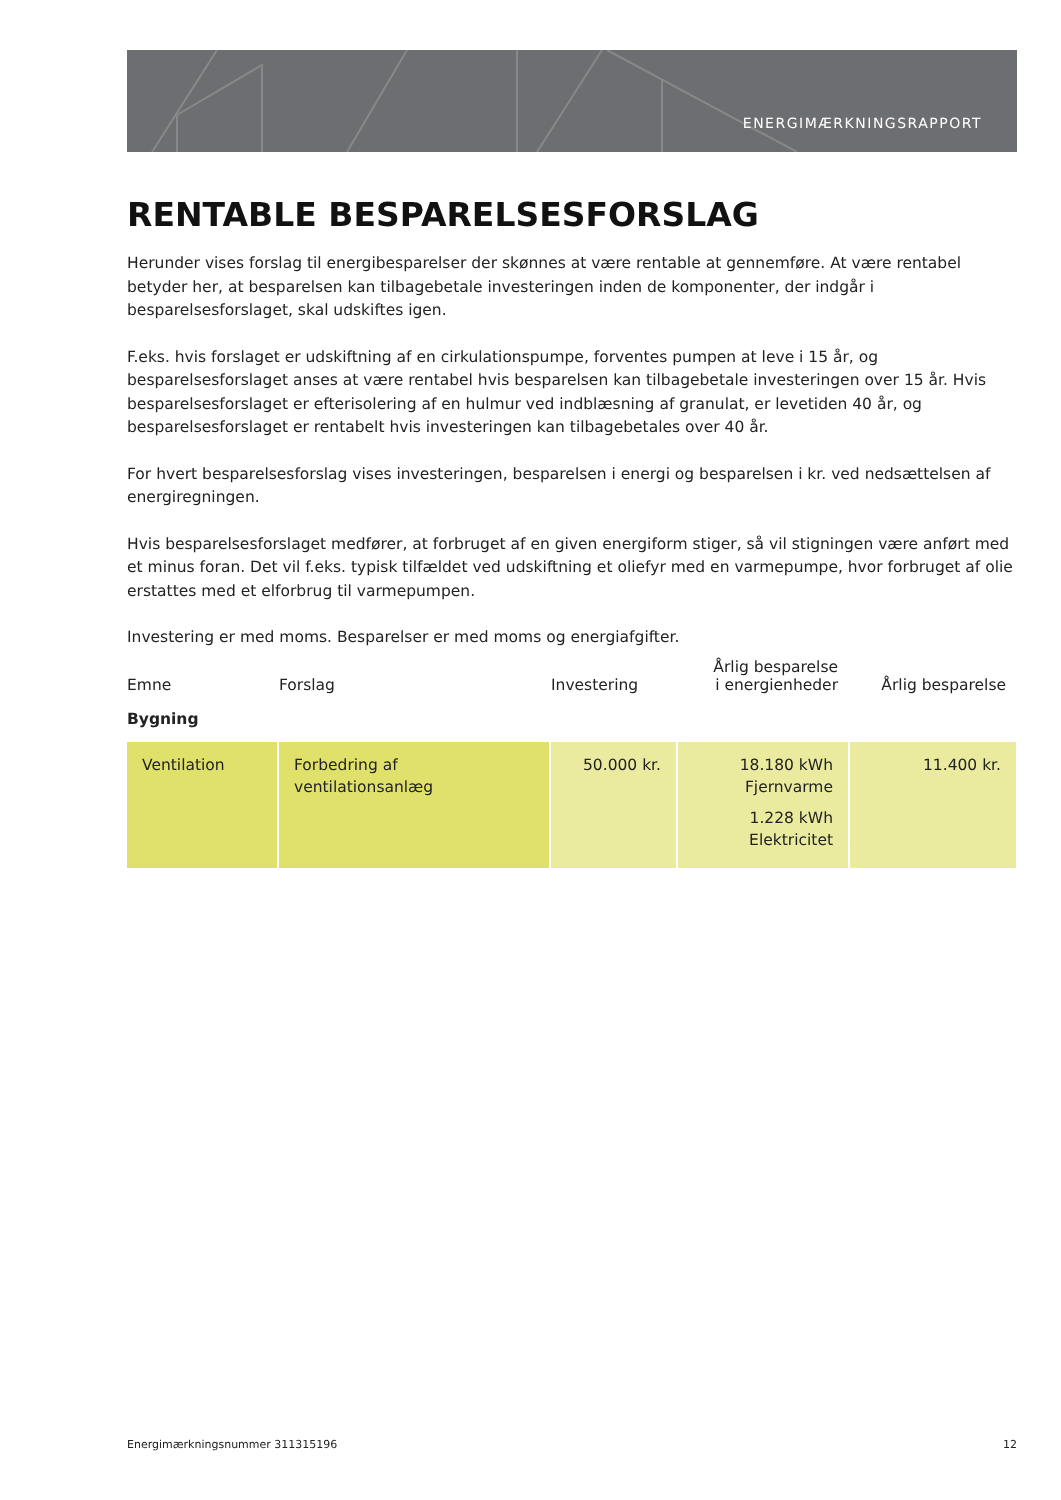ENERGIMÆRKNINGSRAPPORT
RENTABLE BESPARELSESFORSLAG
Herunder vises forslag til energibesparelser der skønnes at være rentable at gennemføre. At være rentabel betyder her, at besparelsen kan tilbagebetale investeringen inden de komponenter, der indgår i besparelsesforslaget, skal udskiftes igen.
F.eks. hvis forslaget er udskiftning af en cirkulationspumpe, forventes pumpen at leve i 15 år, og besparelsesforslaget anses at være rentabel hvis besparelsen kan tilbagebetale investeringen over 15 år. Hvis besparelsesforslaget er efterisolering af en hulmur ved indblæsning af granulat, er levetiden 40 år, og besparelsesforslaget er rentabelt hvis investeringen kan tilbagebetales over 40 år.
For hvert besparelsesforslag vises investeringen, besparelsen i energi og besparelsen i kr. ved nedsættelsen af energiregningen.
Hvis besparelsesforslaget medfører, at forbruget af en given energiform stiger, så vil stigningen være anført med et minus foran. Det vil f.eks. typisk tilfældet ved udskiftning et oliefyr med en varmepumpe, hvor forbruget af olie erstattes med et elforbrug til varmepumpen.
Investering er med moms. Besparelser er med moms og energiafgifter.
| Emne | Forslag | Investering | Årlig besparelse i energienheder | Årlig besparelse |
| --- | --- | --- | --- | --- |
| Bygning | | | | |
| Ventilation | Forbedring af ventilationsanlæg | 50.000 kr. | 18.180 kWh Fjernvarme 1.228 kWh Elektricitet | 11.400 kr. |
Energimærkningsnummer 311315196 12